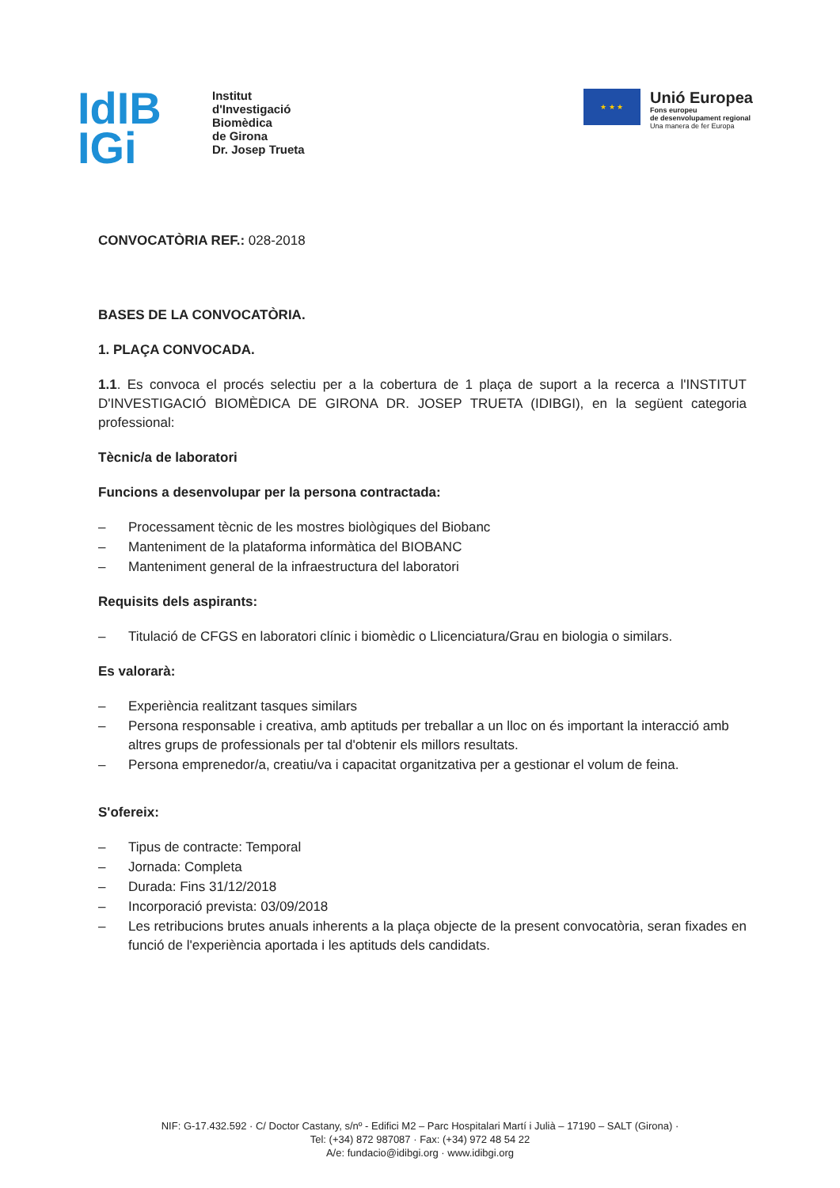IdIB
IGi
Institut
d'Investigació
Biomèdica
de Girona
Dr. Josep Trueta
★ ★ ★
Unió Europea
Fons europeu
de desenvolupament regional
Una manera de fer Europa
CONVOCATÒRIA REF.: 028-2018
BASES DE LA CONVOCATÒRIA.
1. PLAÇA CONVOCADA.
1.1. Es convoca el procés selectiu per a la cobertura de 1 plaça de suport a la recerca a l'INSTITUT D'INVESTIGACIÓ BIOMÈDICA DE GIRONA DR. JOSEP TRUETA (IDIBGI), en la següent categoria professional:
Tècnic/a de laboratori
Funcions a desenvolupar per la persona contractada:
– Processament tècnic de les mostres biològiques del Biobanc
– Manteniment de la plataforma informàtica del BIOBANC
– Manteniment general de la infraestructura del laboratori
Requisits dels aspirants:
– Titulació de CFGS en laboratori clínic i biomèdic o Llicenciatura/Grau en biologia o similars.
Es valorarà:
– Experiència realitzant tasques similars
– Persona responsable i creativa, amb aptituds per treballar a un lloc on és important la interacció amb altres grups de professionals per tal d'obtenir els millors resultats.
– Persona emprenedor/a, creatiu/va i capacitat organitzativa per a gestionar el volum de feina.
S'ofereix:
– Tipus de contracte: Temporal
– Jornada: Completa
– Durada: Fins 31/12/2018
– Incorporació prevista: 03/09/2018
– Les retribucions brutes anuals inherents a la plaça objecte de la present convocatòria, seran fixades en funció de l'experiència aportada i les aptituds dels candidats.
NIF: G-17.432.592 · C/ Doctor Castany, s/nº - Edifici M2 – Parc Hospitalari Martí i Julià – 17190 – SALT (Girona) ·
Tel: (+34) 872 987087 · Fax: (+34) 972 48 54 22
A/e: fundacio@idibgi.org · www.idibgi.org